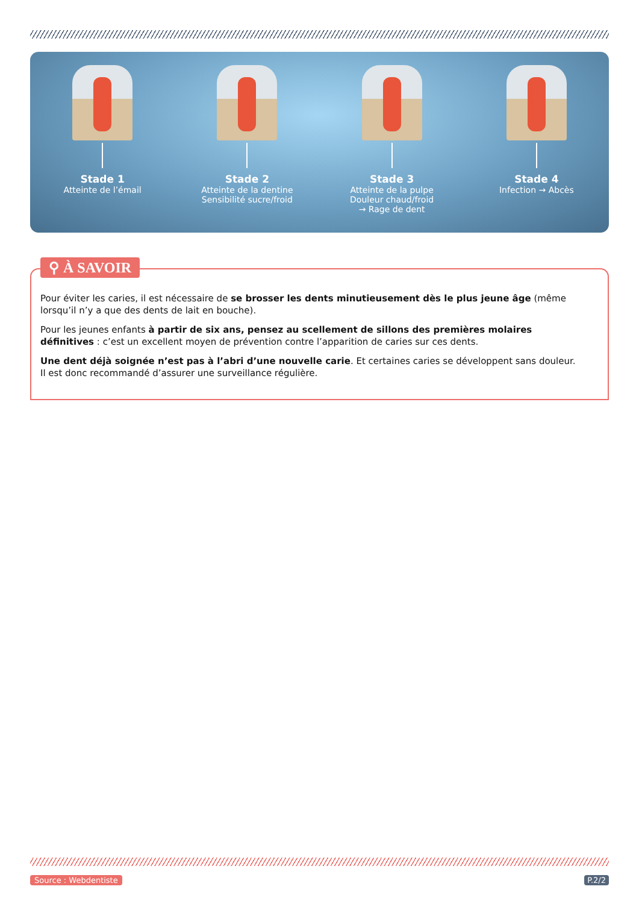Stade 1
Atteinte de l’émail
Stade 2
Atteinte de la dentine
Sensibilité sucre/froid
Stade 3
Atteinte de la pulpe
Douleur chaud/froid
→ Rage de dent
Stade 4
Infection → Abcès
⚲ À SAVOIR
Pour éviter les caries, il est nécessaire de se brosser les dents minutieusement dès le plus jeune âge (même lorsqu’il n’y a que des dents de lait en bouche).
Pour les jeunes enfants à partir de six ans, pensez au scellement de sillons des premières molaires définitives : c’est un excellent moyen de prévention contre l’apparition de caries sur ces dents.
Une dent déjà soignée n’est pas à l’abri d’une nouvelle carie. Et certaines caries se développent sans douleur.
Il est donc recommandé d’assurer une surveillance régulière.
Source : Webdentiste P.2/2